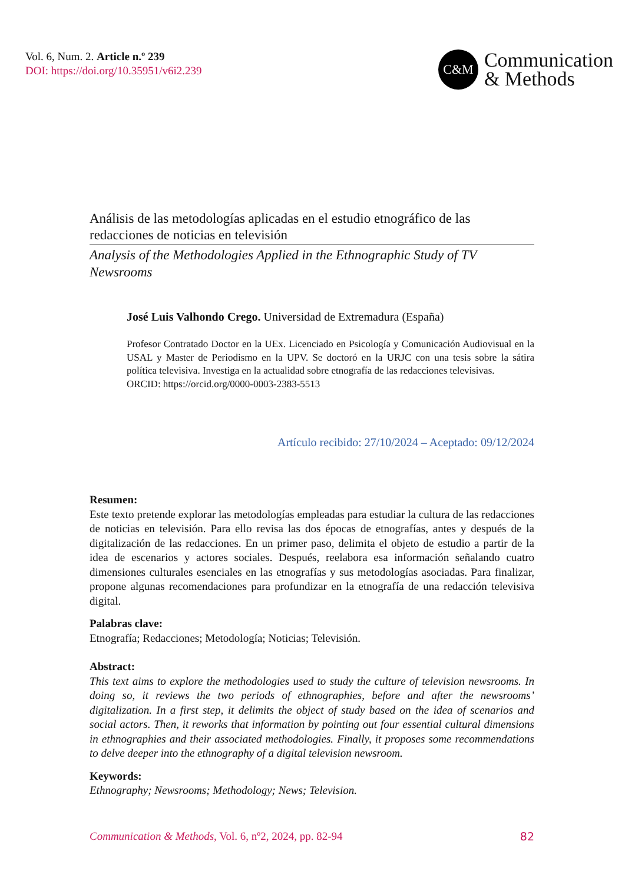Vol. 6, Num. 2. Article n.º 239
DOI: https://doi.org/10.35951/v6i2.239
C&M
Communication
& Methods
Análisis de las metodologías aplicadas en el estudio etnográfico de las redacciones de noticias en televisión
Analysis of the Methodologies Applied in the Ethnographic Study of TV Newsrooms
José Luis Valhondo Crego. Universidad de Extremadura (España)
Profesor Contratado Doctor en la UEx. Licenciado en Psicología y Comunicación Audiovisual en la USAL y Master de Periodismo en la UPV. Se doctoró en la URJC con una tesis sobre la sátira política televisiva. Investiga en la actualidad sobre etnografía de las redacciones televisivas.
ORCID: https://orcid.org/0000-0003-2383-5513
Artículo recibido: 27/10/2024 – Aceptado: 09/12/2024
Resumen:
Este texto pretende explorar las metodologías empleadas para estudiar la cultura de las redacciones de noticias en televisión. Para ello revisa las dos épocas de etnografías, antes y después de la digitalización de las redacciones. En un primer paso, delimita el objeto de estudio a partir de la idea de escenarios y actores sociales. Después, reelabora esa información señalando cuatro dimensiones culturales esenciales en las etnografías y sus metodologías asociadas. Para finalizar, propone algunas recomendaciones para profundizar en la etnografía de una redacción televisiva digital.
Palabras clave:
Etnografía; Redacciones; Metodología; Noticias; Televisión.
Abstract:
This text aims to explore the methodologies used to study the culture of television newsrooms. In doing so, it reviews the two periods of ethnographies, before and after the newsrooms’ digitalization. In a first step, it delimits the object of study based on the idea of scenarios and social actors. Then, it reworks that information by pointing out four essential cultural dimensions in ethnographies and their associated methodologies. Finally, it proposes some recommendations to delve deeper into the ethnography of a digital television newsroom.
Keywords:
Ethnography; Newsrooms; Methodology; News; Television.
Communication & Methods, Vol. 6, nº2, 2024, pp. 82-94 82